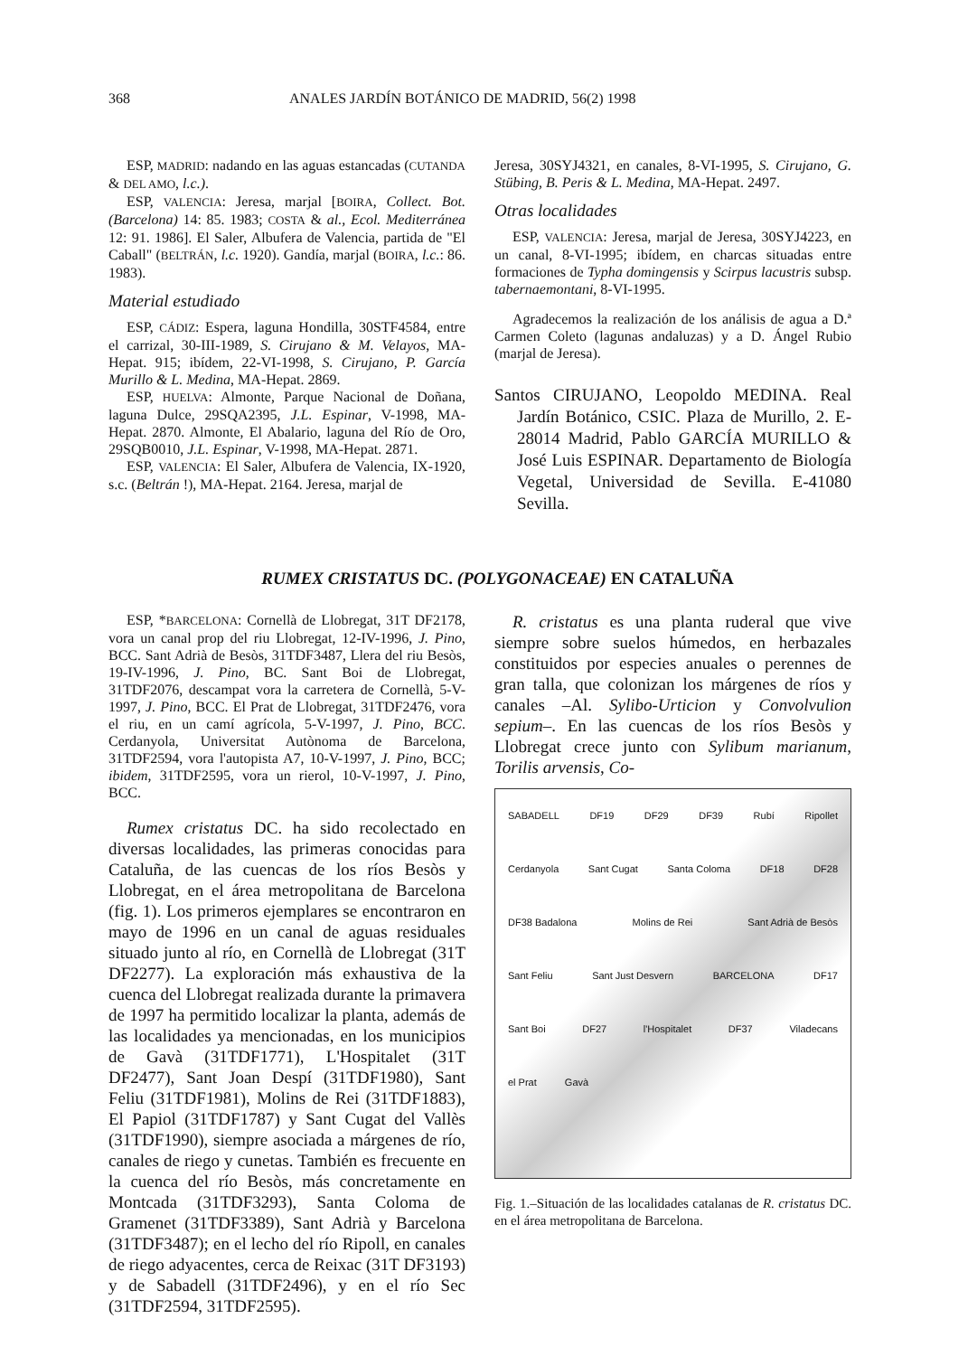368 ANALES JARDÍN BOTÁNICO DE MADRID, 56(2) 1998
ESP, MADRID: nadando en las aguas estancadas (CUTANDA & DEL AMO, l.c.).
ESP, VALENCIA: Jeresa, marjal [BOIRA, Collect. Bot. (Barcelona) 14: 85. 1983; COSTA & al., Ecol. Mediterránea 12: 91. 1986]. El Saler, Albufera de Valencia, partida de "El Caball" (BELTRÁN, l.c. 1920). Gandía, marjal (BOIRA, l.c.: 86. 1983).
Material estudiado
ESP, CÁDIZ: Espera, laguna Hondilla, 30STF4584, entre el carrizal, 30-III-1989, S. Cirujano & M. Velayos, MA-Hepat. 915; ibídem, 22-VI-1998, S. Cirujano, P. García Murillo & L. Medina, MA-Hepat. 2869.
ESP, HUELVA: Almonte, Parque Nacional de Doñana, laguna Dulce, 29SQA2395, J.L. Espinar, V-1998, MA-Hepat. 2870. Almonte, El Abalario, laguna del Río de Oro, 29SQB0010, J.L. Espinar, V-1998, MA-Hepat. 2871.
ESP, VALENCIA: El Saler, Albufera de Valencia, IX-1920, s.c. (Beltrán !), MA-Hepat. 2164. Jeresa, marjal de
Jeresa, 30SYJ4321, en canales, 8-VI-1995, S. Cirujano, G. Stübing, B. Peris & L. Medina, MA-Hepat. 2497.
Otras localidades
ESP, VALENCIA: Jeresa, marjal de Jeresa, 30SYJ4223, en un canal, 8-VI-1995; ibídem, en charcas situadas entre formaciones de Typha domingensis y Scirpus lacustris subsp. tabernaemontani, 8-VI-1995.
Agradecemos la realización de los análisis de agua a D.ª Carmen Coleto (lagunas andaluzas) y a D. Ángel Rubio (marjal de Jeresa).
Santos CIRUJANO, Leopoldo MEDINA. Real Jardín Botánico, CSIC. Plaza de Murillo, 2. E-28014 Madrid, Pablo GARCÍA MURILLO & José Luis ESPINAR. Departamento de Biología Vegetal, Universidad de Sevilla. E-41080 Sevilla.
RUMEX CRISTATUS DC. (POLYGONACEAE) EN CATALUÑA
ESP, *BARCELONA: Cornellà de Llobregat, 31T DF2178, vora un canal prop del riu Llobregat, 12-IV-1996, J. Pino, BCC. Sant Adrià de Besòs, 31TDF3487, Llera del riu Besòs, 19-IV-1996, J. Pino, BC. Sant Boi de Llobregat, 31TDF2076, descampat vora la carretera de Cornellà, 5-V-1997, J. Pino, BCC. El Prat de Llobregat, 31TDF2476, vora el riu, en un camí agrícola, 5-V-1997, J. Pino, BCC. Cerdanyola, Universitat Autònoma de Barcelona, 31TDF2594, vora l'autopista A7, 10-V-1997, J. Pino, BCC; ibidem, 31TDF2595, vora un rierol, 10-V-1997, J. Pino, BCC.
Rumex cristatus DC. ha sido recolectado en diversas localidades, las primeras conocidas para Cataluña, de las cuencas de los ríos Besòs y Llobregat, en el área metropolitana de Barcelona (fig. 1). Los primeros ejemplares se encontraron en mayo de 1996 en un canal de aguas residuales situado junto al río, en Cornellà de Llobregat (31T DF2277). La exploración más exhaustiva de la cuenca del Llobregat realizada durante la primavera de 1997 ha permitido localizar la planta, además de las localidades ya mencionadas, en los municipios de Gavà (31TDF1771), L'Hospitalet (31T DF2477), Sant Joan Despí (31TDF1980), Sant Feliu (31TDF1981), Molins de Rei (31TDF1883), El Papiol (31TDF1787) y Sant Cugat del Vallès (31TDF1990), siempre asociada a márgenes de río, canales de riego y cunetas. También es frecuente en la cuenca del río Besòs, más concretamente en Montcada (31TDF3293), Santa Coloma de Gramenet (31TDF3389), Sant Adrià y Barcelona (31TDF3487); en el lecho del río Ripoll, en canales de riego adyacentes, cerca de Reixac (31T DF3193) y de Sabadell (31TDF2496), y en el río Sec (31TDF2594, 31TDF2595).
R. cristatus es una planta ruderal que vive siempre sobre suelos húmedos, en herbazales constituidos por especies anuales o perennes de gran talla, que colonizan los márgenes de ríos y canales –Al. Sylibo-Urticion y Convolvulion sepium–. En las cuencas de los ríos Besòs y Llobregat crece junto con Sylibum marianum, Torilis arvensis, Co-
SABADELL DF19 DF29 DF39 Rubí Ripollet Cerdanyola Sant Cugat Santa Coloma DF18 DF28 DF38 Badalona Molins de Rei Sant Adrià de Besòs Sant Feliu Sant Just Desvern BARCELONA DF17 Sant Boi DF27 l'Hospitalet DF37 Viladecans el Prat Gavà
Fig. 1.–Situación de las localidades catalanas de R. cristatus DC. en el área metropolitana de Barcelona.